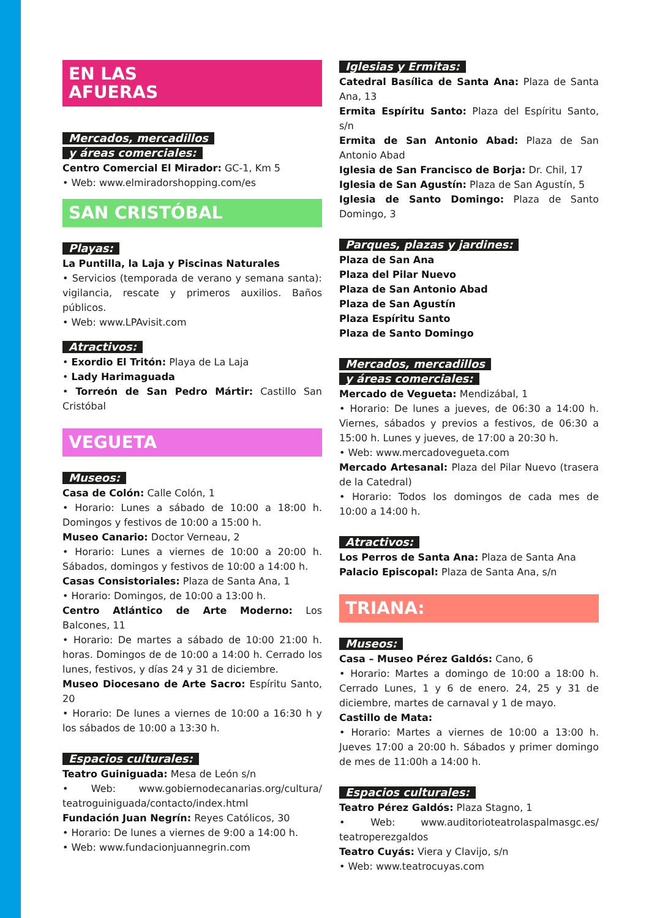EN LAS
AFUERAS
Mercados, mercadillos
y áreas comerciales:
Centro Comercial El Mirador: GC-1, Km 5
• Web: www.elmiradorshopping.com/es
SAN CRISTÓBAL
Playas:
La Puntilla, la Laja y Piscinas Naturales
• Servicios (temporada de verano y semana santa): vigilancia, rescate y primeros auxilios. Baños públicos.
• Web: www.LPAvisit.com
Atractivos:
• Exordio El Tritón: Playa de La Laja
• Lady Harimaguada
• Torreón de San Pedro Mártir: Castillo San Cristóbal
VEGUETA
Museos:
Casa de Colón: Calle Colón, 1
• Horario: Lunes a sábado de 10:00 a 18:00 h. Domingos y festivos de 10:00 a 15:00 h.
Museo Canario: Doctor Verneau, 2
• Horario: Lunes a viernes de 10:00 a 20:00 h. Sábados, domingos y festivos de 10:00 a 14:00 h.
Casas Consistoriales: Plaza de Santa Ana, 1
• Horario: Domingos, de 10:00 a 13:00 h.
Centro Atlántico de Arte Moderno: Los Balcones, 11
• Horario: De martes a sábado de 10:00 21:00 h. horas. Domingos de de 10:00 a 14:00 h. Cerrado los lunes, festivos, y días 24 y 31 de diciembre.
Museo Diocesano de Arte Sacro: Espíritu Santo, 20
• Horario: De lunes a viernes de 10:00 a 16:30 h y los sábados de 10:00 a 13:30 h.
Espacios culturales:
Teatro Guiniguada: Mesa de León s/n
• Web: www.gobiernodecanarias.org/cultura/ teatroguiniguada/contacto/index.html
Fundación Juan Negrín: Reyes Católicos, 30
• Horario: De lunes a viernes de 9:00 a 14:00 h.
• Web: www.fundacionjuannegrin.com
Iglesias y Ermitas:
Catedral Basílica de Santa Ana: Plaza de Santa Ana, 13
Ermita Espíritu Santo: Plaza del Espíritu Santo, s/n
Ermita de San Antonio Abad: Plaza de San Antonio Abad
Iglesia de San Francisco de Borja: Dr. Chil, 17
Iglesia de San Agustín: Plaza de San Agustín, 5
Iglesia de Santo Domingo: Plaza de Santo Domingo, 3
Parques, plazas y jardines:
Plaza de San Ana
Plaza del Pilar Nuevo
Plaza de San Antonio Abad
Plaza de San Agustín
Plaza Espíritu Santo
Plaza de Santo Domingo
Mercados, mercadillos
y áreas comerciales:
Mercado de Vegueta: Mendizábal, 1
• Horario: De lunes a jueves, de 06:30 a 14:00 h. Viernes, sábados y previos a festivos, de 06:30 a 15:00 h. Lunes y jueves, de 17:00 a 20:30 h.
• Web: www.mercadovegueta.com
Mercado Artesanal: Plaza del Pilar Nuevo (trasera de la Catedral)
• Horario: Todos los domingos de cada mes de 10:00 a 14:00 h.
Atractivos:
Los Perros de Santa Ana: Plaza de Santa Ana
Palacio Episcopal: Plaza de Santa Ana, s/n
TRIANA:
Museos:
Casa – Museo Pérez Galdós: Cano, 6
• Horario: Martes a domingo de 10:00 a 18:00 h. Cerrado Lunes, 1 y 6 de enero. 24, 25 y 31 de diciembre, martes de carnaval y 1 de mayo.
Castillo de Mata:
• Horario: Martes a viernes de 10:00 a 13:00 h. Jueves 17:00 a 20:00 h. Sábados y primer domingo de mes de 11:00h a 14:00 h.
Espacios culturales:
Teatro Pérez Galdós: Plaza Stagno, 1
• Web: www.auditorioteatrolaspalmasgc.es/ teatroperezgaldos
Teatro Cuyás: Viera y Clavijo, s/n
• Web: www.teatrocuyas.com